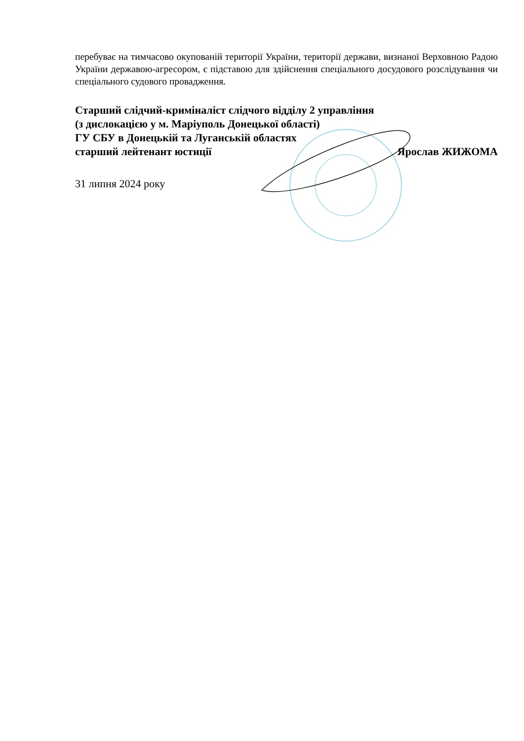перебуває на тимчасово окупованій території України, території держави, визнаної Верховною Радою України державою-агресором, є підставою для здійснення спеціального досудового розслідування чи спеціального судового провадження.
Старший слідчий-криміналіст слідчого відділу 2 управління
(з дислокацією у м. Маріуполь Донецької області)
ГУ СБУ в Донецькій та Луганській областях
старший лейтенант юстиції Ярослав ЖИЖОМА
31 липня 2024 року